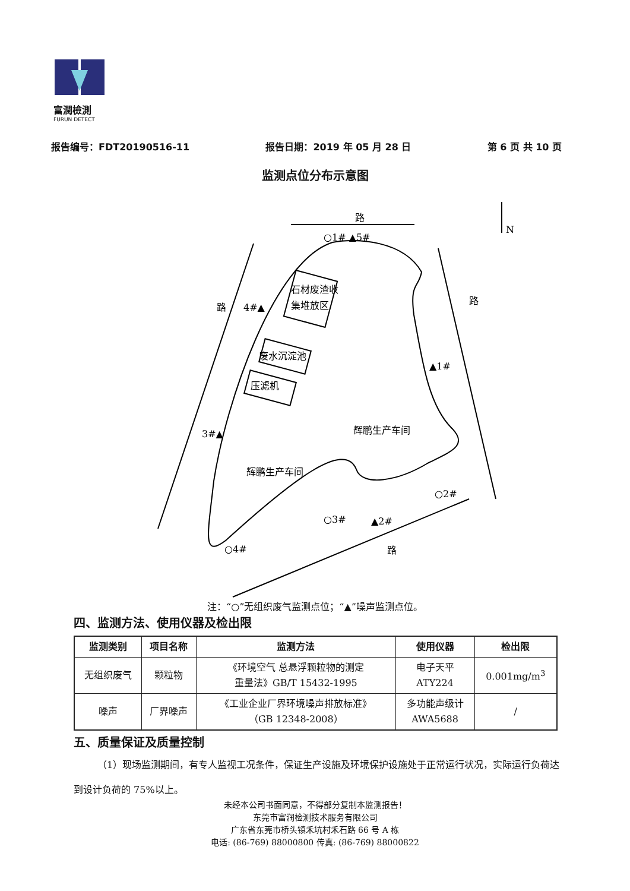富潤檢測
FURUN DETECT
报告编号：FDT20190516-11 报告日期：2019 年 05 月 28 日 第 6 页 共 10 页
监测点位分布示意图
路
路
路
路
N
○1# ▲5#
石材废渣收
集堆放区
4#▲
废水沉淀池
压滤机
▲1#
3#▲
辉鹏生产车间
辉鹏生产车间
○2#
○3#
▲2#
○4#
注：“○”无组织废气监测点位；“▲”噪声监测点位。
四、监测方法、使用仪器及检出限
| 监测类别 | 项目名称 | 监测方法 | 使用仪器 | 检出限 |
| --- | --- | --- | --- | --- |
| 无组织废气 | 颗粒物 | 《环境空气 总悬浮颗粒物的测定 重量法》GB/T 15432-1995 | 电子天平 ATY224 | 0.001mg/m<sup>3</sup> |
| 噪声 | 厂界噪声 | 《工业企业厂界环境噪声排放标准》 （GB 12348-2008） | 多功能声级计 AWA5688 | / |
五、质量保证及质量控制
（1）现场监测期间，有专人监视工况条件，保证生产设施及环境保护设施处于正常运行状况，实际运行负荷达到设计负荷的 75%以上。
未经本公司书面同意，不得部分复制本监测报告！
东莞市富润检测技术服务有限公司
广东省东莞市桥头镇禾坑村禾石路 66 号 A 栋
电话: (86-769) 88000800 传真: (86-769) 88000822